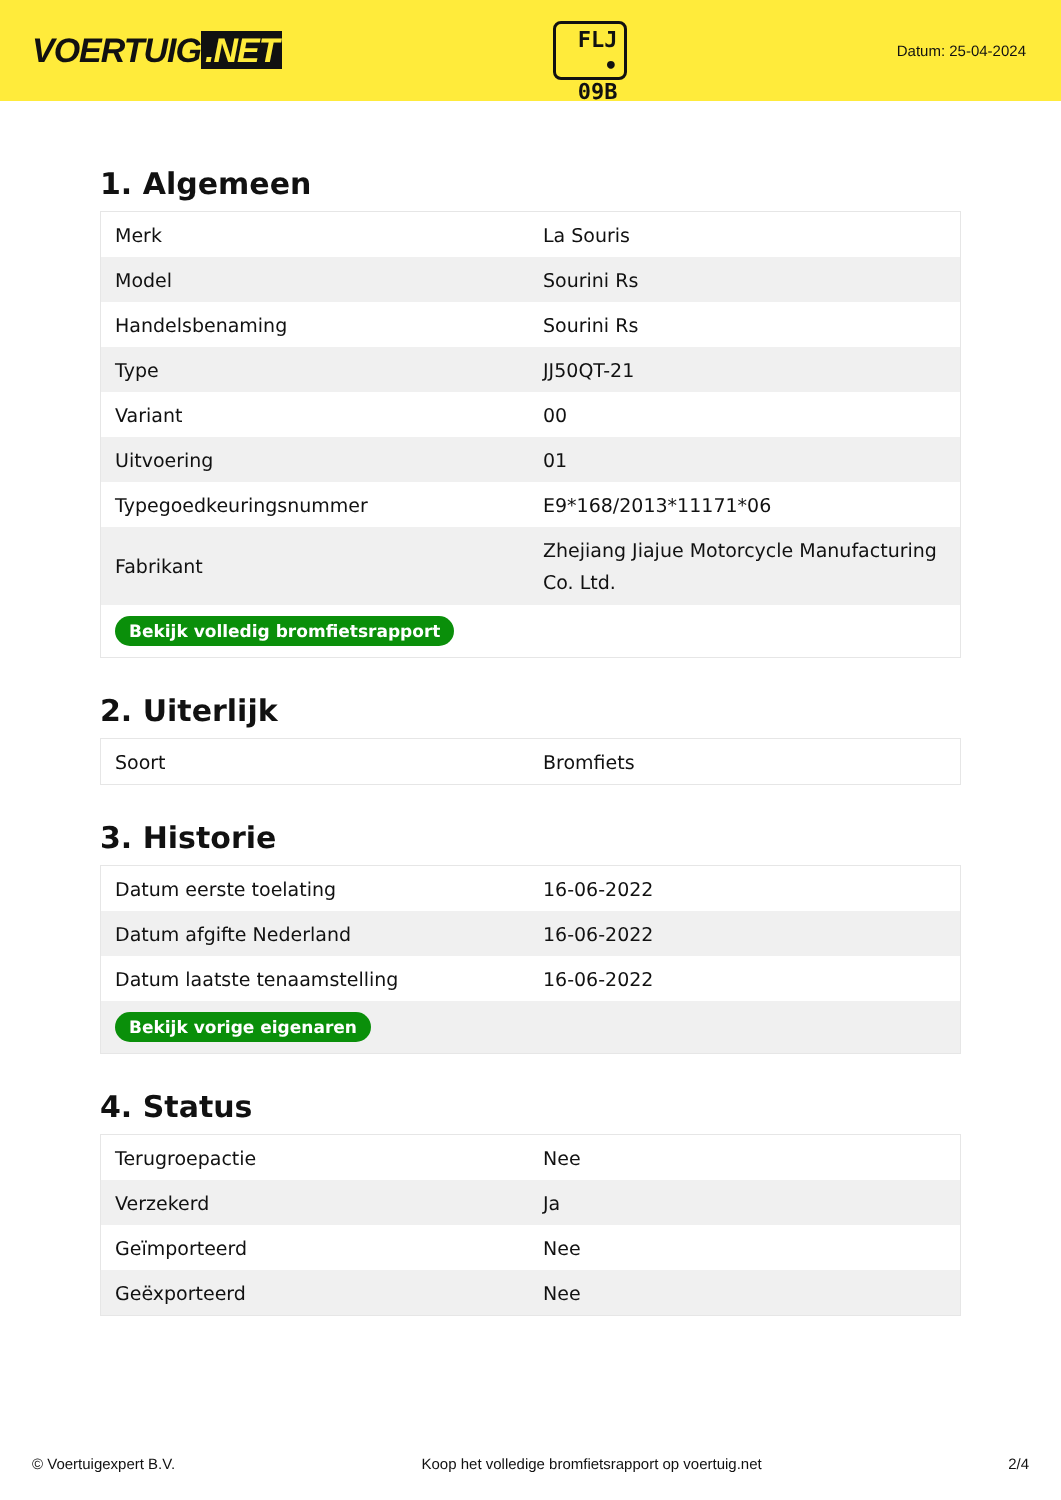VOERTUIG.NET
FLJ
• 09B
Datum: 25-04-2024
1. Algemeen
| Merk | La Souris |
| Model | Sourini Rs |
| Handelsbenaming | Sourini Rs |
| Type | JJ50QT-21 |
| Variant | 00 |
| Uitvoering | 01 |
| Typegoedkeuringsnummer | E9*168/2013*11171*06 |
| Fabrikant | Zhejiang Jiajue Motorcycle Manufacturing Co. Ltd. |
| Bekijk volledig bromfietsrapport | |
2. Uiterlijk
| Soort | Bromfiets |
3. Historie
| Datum eerste toelating | 16-06-2022 |
| Datum afgifte Nederland | 16-06-2022 |
| Datum laatste tenaamstelling | 16-06-2022 |
| Bekijk vorige eigenaren | |
4. Status
| Terugroepactie | Nee |
| Verzekerd | Ja |
| Geïmporteerd | Nee |
| Geëxporteerd | Nee |
© Voertuigexpert B.V. Koop het volledige bromfietsrapport op voertuig.net 2/4